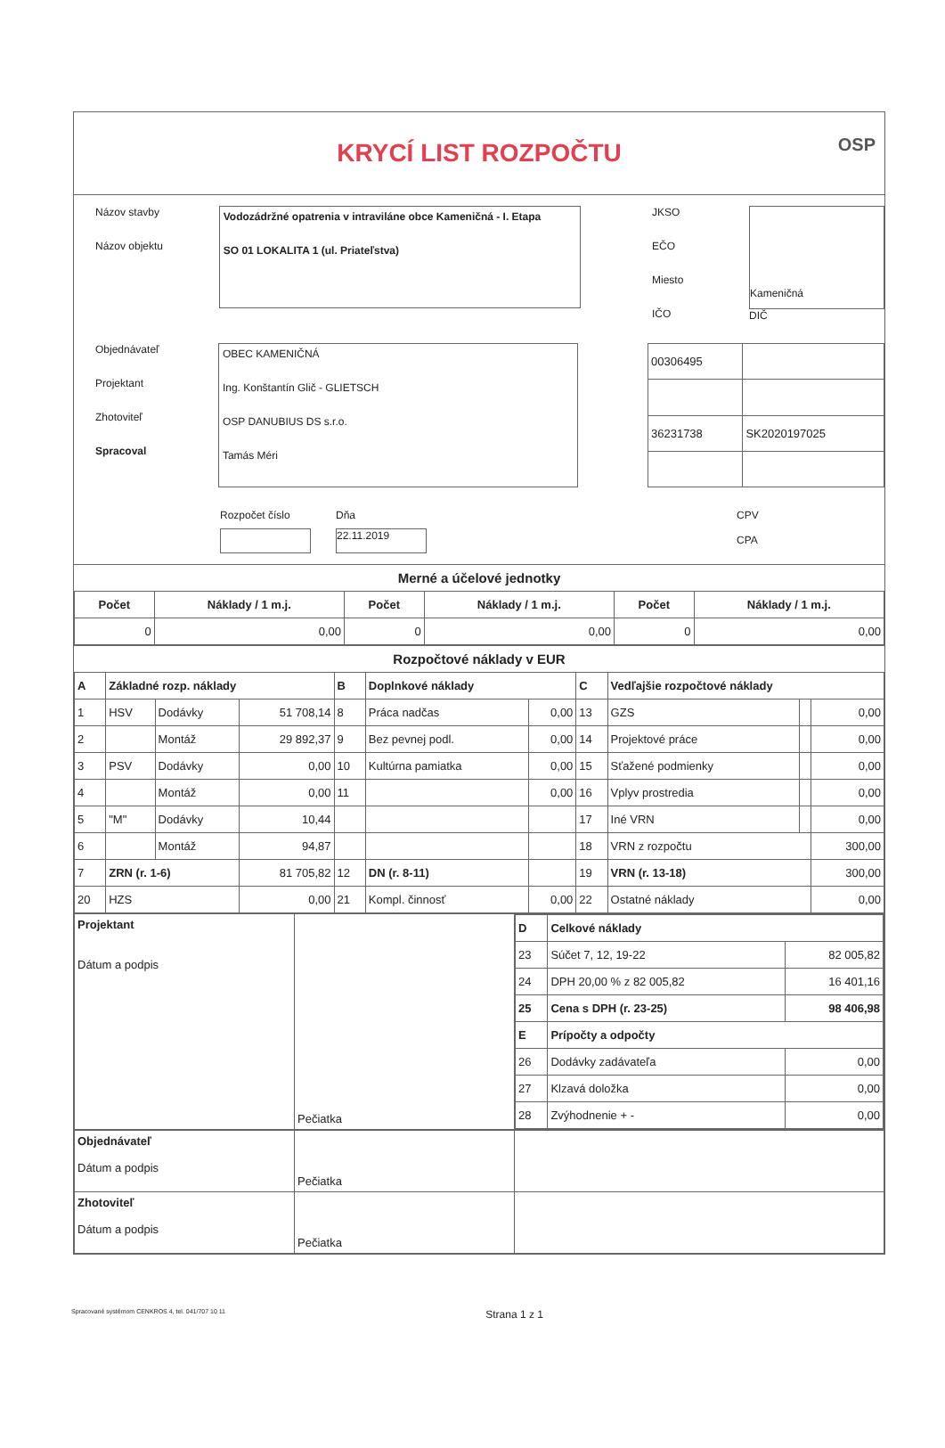KRYCÍ LIST ROZPOČTU
OSP
Názov stavby
Názov objektu
Vodozádržné opatrenia v intraviláne obce Kameničná - I. Etapa
SO 01 LOKALITA 1 (ul. Priateľstva)
JKSO
EČO
Miesto
IČO
Kameničná
DIČ
Objednávateľ
Projektant
Zhotoviteľ
Spracoval
OBEC KAMENIČNÁ
Ing. Konštantín Glič - GLIETSCH
OSP DANUBIUS DS s.r.o.
Tamás Méri
| 00306495 | |
| 36231738 | SK2020197025 |
Rozpočet číslo Dňa
22.11.2019
CPV
CPA
Merné a účelové jednotky
| Počet | Náklady / 1 m.j. | Počet | Náklady / 1 m.j. | Počet | Náklady / 1 m.j. |
| --- | --- | --- | --- | --- | --- |
| 0 | 0,00 | 0 | 0,00 | 0 | 0,00 |
Rozpočtové náklady v EUR
| A | Základné rozp. náklady | | | B | Doplnkové náklady | | C | Vedľajšie rozpočtové náklady | | |
| 1 | HSV | Dodávky | 51 708,14 | 8 | Práca nadčas | 0,00 | 13 | GZS | | 0,00 |
| 2 | | Montáž | 29 892,37 | 9 | Bez pevnej podl. | 0,00 | 14 | Projektové práce | | 0,00 |
| 3 | PSV | Dodávky | 0,00 | 10 | Kultúrna pamiatka | 0,00 | 15 | Sťažené podmienky | | 0,00 |
| 4 | | Montáž | 0,00 | 11 | | 0,00 | 16 | Vplyv prostredia | | 0,00 |
| 5 | "M" | Dodávky | 10,44 | | | | 17 | Iné VRN | | 0,00 |
| 6 | | Montáž | 94,87 | | | | 18 | VRN z rozpočtu | | 300,00 |
| 7 | ZRN (r. 1-6) | | 81 705,82 | 12 | DN (r. 8-11) | | 19 | VRN (r. 13-18) | | 300,00 |
| 20 | HZS | | 0,00 | 21 | Kompl. činnosť | 0,00 | 22 | Ostatné náklady | | 0,00 |
| Projektant Dátum a podpis | Pečiatka | / D / Celkové náklady / / / 23 / Súčet 7, 12, 19-22 / 82 005,82 / / 24 / DPH 20,00 % z 82 005,82 / 16 401,16 / / 25 / Cena s DPH (r. 23-25) / 98 406,98 / / E / Prípočty a odpočty / / / 26 / Dodávky zadávateľa / 0,00 / / 27 / Klzavá doložka / 0,00 / / 28 / Zvýhodnenie + - / 0,00 / |
| Objednávateľ Dátum a podpis | Pečiatka | |
| Zhotoviteľ Dátum a podpis | Pečiatka | |
Spracované systémom CENKROS 4, tel. 041/707 10 11 Strana 1 z 1